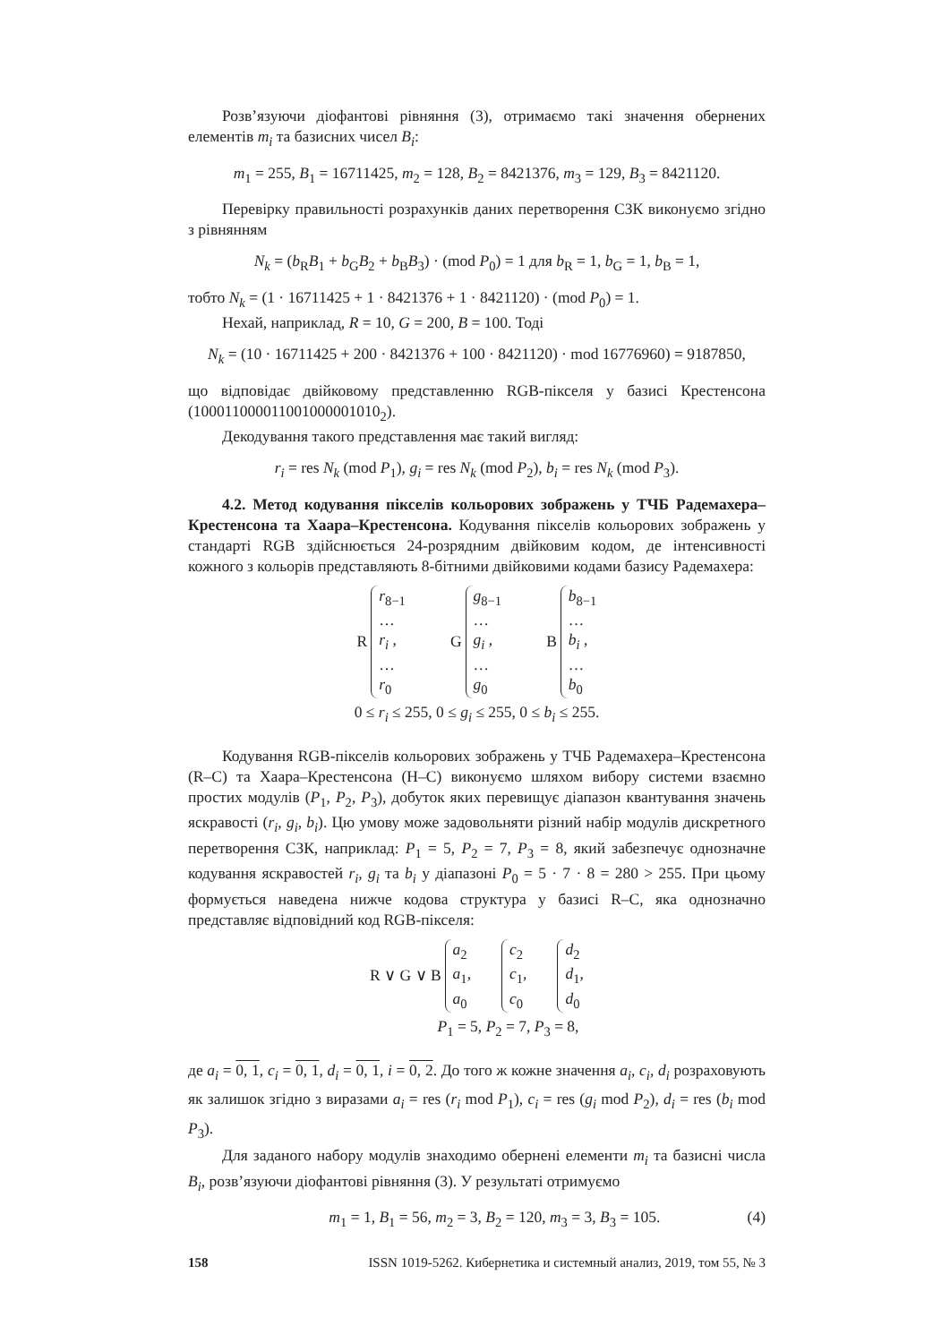Розв’язуючи діофантові рівняння (3), отримаємо такі значення обернених елементів m<sub>i</sub> та базисних чисел B<sub>i</sub>:
m<sub>1</sub> = 255, B<sub>1</sub> = 16711425, m<sub>2</sub> = 128, B<sub>2</sub> = 8421376, m<sub>3</sub> = 129, B<sub>3</sub> = 8421120.
Перевірку правильності розрахунків даних перетворення СЗК виконуємо згідно з рівнянням
N<sub>k</sub> = (b<sub>R</sub>B<sub>1</sub> + b<sub>G</sub>B<sub>2</sub> + b<sub>B</sub>B<sub>3</sub>) · (mod P<sub>0</sub>) = 1 для b<sub>R</sub> = 1, b<sub>G</sub> = 1, b<sub>B</sub> = 1,
тобто N<sub>k</sub> = (1 · 16711425 + 1 · 8421376 + 1 · 8421120) · (mod P<sub>0</sub>) = 1.
Нехай, наприклад, R = 10, G = 200, B = 100. Тоді
N<sub>k</sub> = (10 · 16711425 + 200 · 8421376 + 100 · 8421120) · mod 16776960) = 9187850,
що відповідає двійковому представленню RGB-пікселя у базисі Крестенсона (100011000011001000001010<sub>2</sub>).
Декодування такого представлення має такий вигляд:
r<sub>i</sub> = res N<sub>k</sub> (mod P<sub>1</sub>), g<sub>i</sub> = res N<sub>k</sub> (mod P<sub>2</sub>), b<sub>i</sub> = res N<sub>k</sub> (mod P<sub>3</sub>).
4.2. Метод кодування пікселів кольорових зображень у ТЧБ Радемахера–Крестенсона та Хаара–Крестенсона. Кодування пікселів кольорових зображень у стандарті RGB здійснюється 24-розрядним двійковим кодом, де інтенсивності кожного з кольорів представляють 8-бітними двійковими кодами базису Радемахера:
R
r<sub>8−1</sub>
…
r<sub>i</sub> ,
…
r<sub>0</sub>
G
g<sub>8−1</sub>
…
g<sub>i</sub> ,
…
g<sub>0</sub>
B
b<sub>8−1</sub>
…
b<sub>i</sub> ,
…
b<sub>0</sub>
0 ≤ r<sub>i</sub> ≤ 255, 0 ≤ g<sub>i</sub> ≤ 255, 0 ≤ b<sub>i</sub> ≤ 255.
Кодування RGB-пікселів кольорових зображень у ТЧБ Радемахера–Крестенсона (R–C) та Хаара–Крестенсона (H–C) виконуємо шляхом вибору системи взаємно простих модулів (P<sub>1</sub>, P<sub>2</sub>, P<sub>3</sub>), добуток яких перевищує діапазон квантування значень яскравості (r<sub>i</sub>, g<sub>i</sub>, b<sub>i</sub>). Цю умову може задовольняти різний набір модулів дискретного перетворення СЗК, наприклад: P<sub>1</sub> = 5, P<sub>2</sub> = 7, P<sub>3</sub> = 8, який забезпечує однозначне кодування яскравостей r<sub>i</sub>, g<sub>i</sub> та b<sub>i</sub> у діапазоні P<sub>0</sub> = 5 · 7 · 8 = 280 > 255. При цьому формується наведена нижче кодова структура у базисі R–C, яка однозначно представляє відповідний код RGB-пікселя:
R ∨ G ∨ B
a<sub>2</sub>
a<sub>1</sub>,
a<sub>0</sub>
c<sub>2</sub>
c<sub>1</sub>,
c<sub>0</sub>
d<sub>2</sub>
d<sub>1</sub>,
d<sub>0</sub>
P<sub>1</sub> = 5, P<sub>2</sub> = 7, P<sub>3</sub> = 8,
де a<sub>i</sub> = 0, 1, c<sub>i</sub> = 0, 1, d<sub>i</sub> = 0, 1, i = 0, 2. До того ж кожне значення a<sub>i</sub>, c<sub>i</sub>, d<sub>i</sub> розраховують як залишок згідно з виразами a<sub>i</sub> = res (r<sub>i</sub> mod P<sub>1</sub>), c<sub>i</sub> = res (g<sub>i</sub> mod P<sub>2</sub>), d<sub>i</sub> = res (b<sub>i</sub> mod P<sub>3</sub>).
Для заданого набору модулів знаходимо обернені елементи m<sub>i</sub> та базисні числа B<sub>i</sub>, розв’язуючи діофантові рівняння (3). У результаті отримуємо
m<sub>1</sub> = 1, B<sub>1</sub> = 56, m<sub>2</sub> = 3, B<sub>2</sub> = 120, m<sub>3</sub> = 3, B<sub>3</sub> = 105. (4)
158 ISSN 1019-5262. Кибернетика и системный анализ, 2019, том 55, № 3